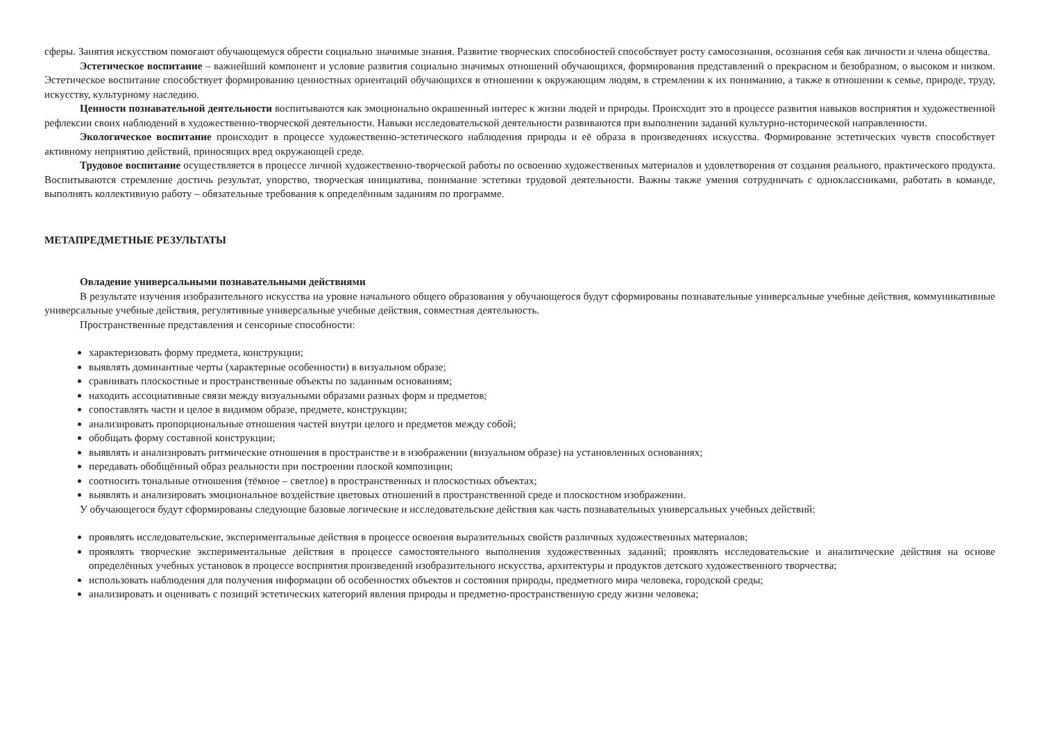сферы. Занятия искусством помогают обучающемуся обрести социально значимые знания. Развитие творческих способностей способствует росту самосознания, осознания себя как личности и члена общества.
Эстетическое воспитание – важнейший компонент и условие развития социально значимых отношений обучающихся, формирования представлений о прекрасном и безобразном, о высоком и низком. Эстетическое воспитание способствует формированию ценностных ориентаций обучающихся в отношении к окружающим людям, в стремлении к их пониманию, а также в отношении к семье, природе, труду, искусству, культурному наследию.
Ценности познавательной деятельности воспитываются как эмоционально окрашенный интерес к жизни людей и природы. Происходит это в процессе развития навыков восприятия и художественной рефлексии своих наблюдений в художественно-творческой деятельности. Навыки исследовательской деятельности развиваются при выполнении заданий культурно-исторической направленности.
Экологическое воспитание происходит в процессе художественно-эстетического наблюдения природы и её образа в произведениях искусства. Формирование эстетических чувств способствует активному неприятию действий, приносящих вред окружающей среде.
Трудовое воспитание осуществляется в процессе личной художественно-творческой работы по освоению художественных материалов и удовлетворения от создания реального, практического продукта. Воспитываются стремление достичь результат, упорство, творческая инициатива, понимание эстетики трудовой деятельности. Важны также умения сотрудничать с одноклассниками, работать в команде, выполнять коллективную работу – обязательные требования к определённым заданиям по программе.
МЕТАПРЕДМЕТНЫЕ РЕЗУЛЬТАТЫ
Овладение универсальными познавательными действиями
В результате изучения изобразительного искусства на уровне начального общего образования у обучающегося будут сформированы познавательные универсальные учебные действия, коммуникативные универсальные учебные действия, регулятивные универсальные учебные действия, совместная деятельность.
Пространственные представления и сенсорные способности:
характеризовать форму предмета, конструкции;
выявлять доминантные черты (характерные особенности) в визуальном образе;
сравнивать плоскостные и пространственные объекты по заданным основаниям;
находить ассоциативные связи между визуальными образами разных форм и предметов;
сопоставлять части и целое в видимом образе, предмете, конструкции;
анализировать пропорциональные отношения частей внутри целого и предметов между собой;
обобщать форму составной конструкции;
выявлять и анализировать ритмические отношения в пространстве и в изображении (визуальном образе) на установленных основаниях;
передавать обобщённый образ реальности при построении плоской композиции;
соотносить тональные отношения (тёмное – светлое) в пространственных и плоскостных объектах;
выявлять и анализировать эмоциональное воздействие цветовых отношений в пространственной среде и плоскостном изображении.
У обучающегося будут сформированы следующие базовые логические и исследовательские действия как часть познавательных универсальных учебных действий:
проявлять исследовательские, экспериментальные действия в процессе освоения выразительных свойств различных художественных материалов;
проявлять творческие экспериментальные действия в процессе самостоятельного выполнения художественных заданий; проявлять исследовательские и аналитические действия на основе определённых учебных установок в процессе восприятия произведений изобразительного искусства, архитектуры и продуктов детского художественного творчества;
использовать наблюдения для получения информации об особенностях объектов и состояния природы, предметного мира человека, городской среды;
анализировать и оценивать с позиций эстетических категорий явления природы и предметно-пространственную среду жизни человека;